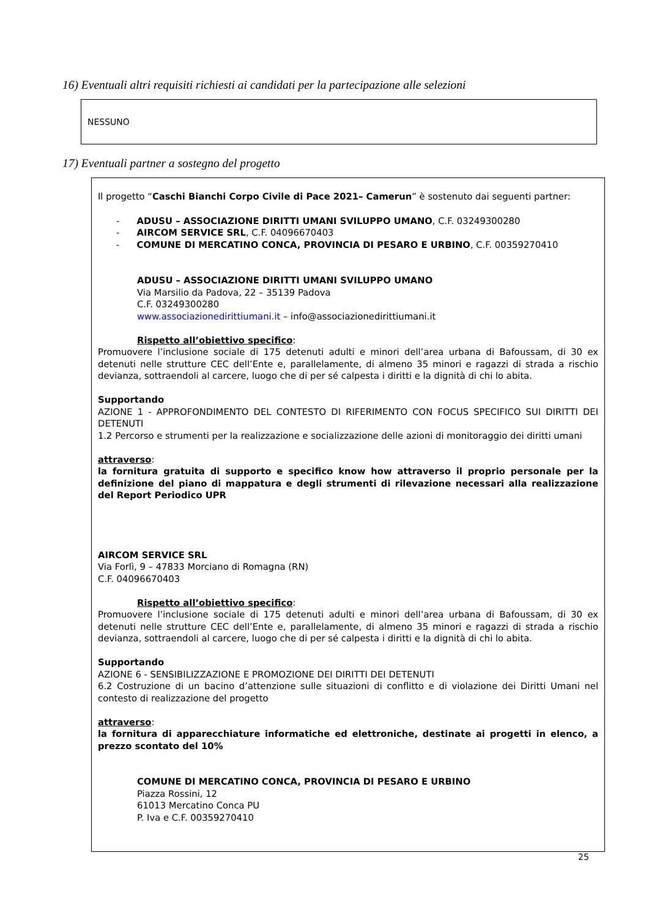16) Eventuali altri requisiti richiesti ai candidati per la partecipazione alle selezioni
NESSUNO
17) Eventuali partner a sostegno del progetto
Il progetto “Caschi Bianchi Corpo Civile di Pace 2021– Camerun” è sostenuto dai seguenti partner:
- ADUSU – ASSOCIAZIONE DIRITTI UMANI SVILUPPO UMANO, C.F. 03249300280
- AIRCOM SERVICE SRL, C.F. 04096670403
- COMUNE DI MERCATINO CONCA, PROVINCIA DI PESARO E URBINO, C.F. 00359270410
ADUSU – ASSOCIAZIONE DIRITTI UMANI SVILUPPO UMANO
Via Marsilio da Padova, 22 – 35139 Padova
C.F. 03249300280
www.associazionedirittiumani.it – info@associazionedirittiumani.it
Rispetto all’obiettivo specifico:
Promuovere l’inclusione sociale di 175 detenuti adulti e minori dell’area urbana di Bafoussam, di 30 ex detenuti nelle strutture CEC dell’Ente e, parallelamente, di almeno 35 minori e ragazzi di strada a rischio devianza, sottraendoli al carcere, luogo che di per sé calpesta i diritti e la dignità di chi lo abita.
Supportando
AZIONE 1 - APPROFONDIMENTO DEL CONTESTO DI RIFERIMENTO CON FOCUS SPECIFICO SUI DIRITTI DEI DETENUTI
1.2 Percorso e strumenti per la realizzazione e socializzazione delle azioni di monitoraggio dei diritti umani
attraverso:
la fornitura gratuita di supporto e specifico know how attraverso il proprio personale per la definizione del piano di mappatura e degli strumenti di rilevazione necessari alla realizzazione del Report Periodico UPR
AIRCOM SERVICE SRL
Via Forlì, 9 – 47833 Morciano di Romagna (RN)
C.F. 04096670403
Rispetto all’obiettivo specifico:
Promuovere l’inclusione sociale di 175 detenuti adulti e minori dell’area urbana di Bafoussam, di 30 ex detenuti nelle strutture CEC dell’Ente e, parallelamente, di almeno 35 minori e ragazzi di strada a rischio devianza, sottraendoli al carcere, luogo che di per sé calpesta i diritti e la dignità di chi lo abita.
Supportando
AZIONE 6 - SENSIBILIZZAZIONE E PROMOZIONE DEI DIRITTI DEI DETENUTI
6.2 Costruzione di un bacino d’attenzione sulle situazioni di conflitto e di violazione dei Diritti Umani nel contesto di realizzazione del progetto
attraverso:
la fornitura di apparecchiature informatiche ed elettroniche, destinate ai progetti in elenco, a prezzo scontato del 10%
COMUNE DI MERCATINO CONCA, PROVINCIA DI PESARO E URBINO
Piazza Rossini, 12
61013 Mercatino Conca PU
P. Iva e C.F. 00359270410
25